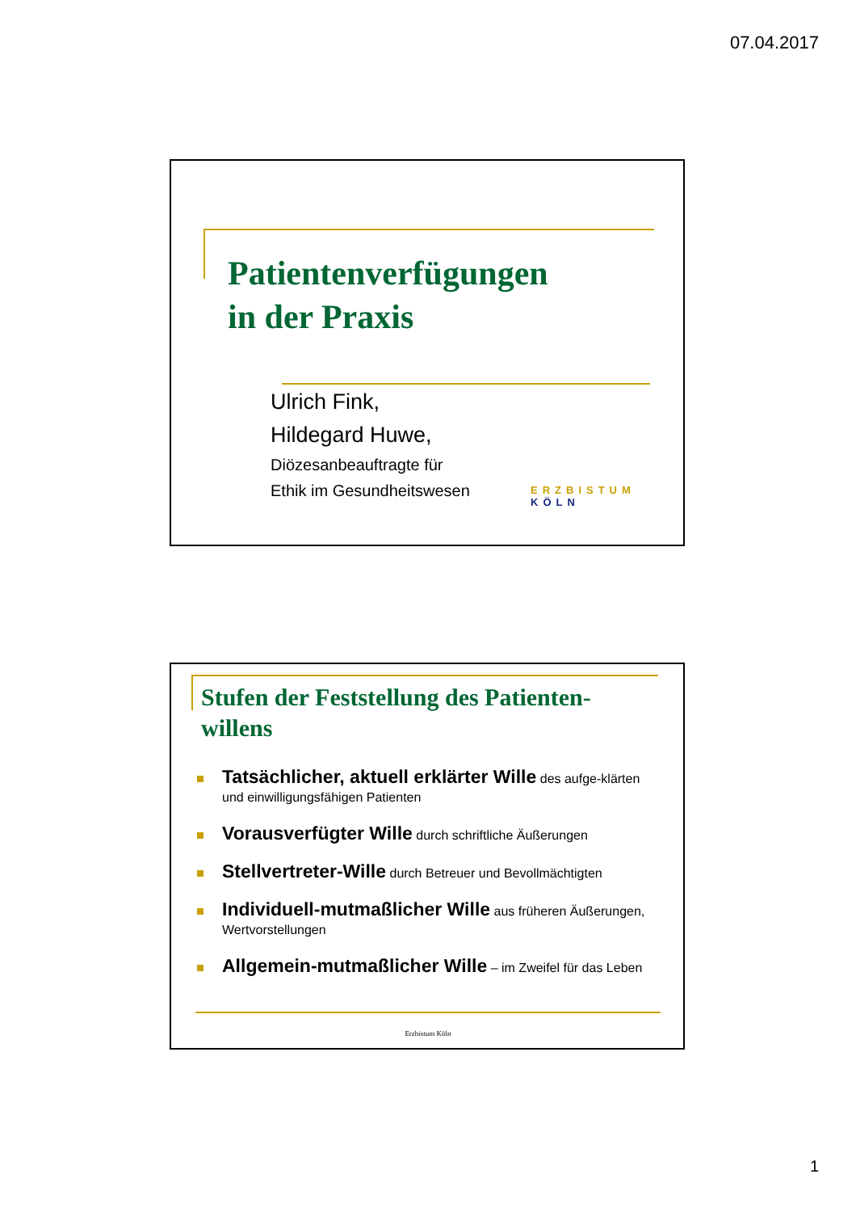07.04.2017
Patientenverfügungen
in der Praxis
Ulrich Fink,
Hildegard Huwe,
Diözesanbeauftragte für
Ethik im Gesundheitswesen
ERZBISTUM KÖLN
Stufen der Feststellung des Patienten-
willens
Tatsächlicher, aktuell erklärter Wille des aufge-klärten und einwilligungsfähigen Patienten
Vorausverfügter Wille durch schriftliche Äußerungen
Stellvertreter-Wille durch Betreuer und Bevollmächtigten
Individuell-mutmaßlicher Wille aus früheren Äußerungen, Wertvorstellungen
Allgemein-mutmaßlicher Wille – im Zweifel für das Leben
Erzbistum Köln
1